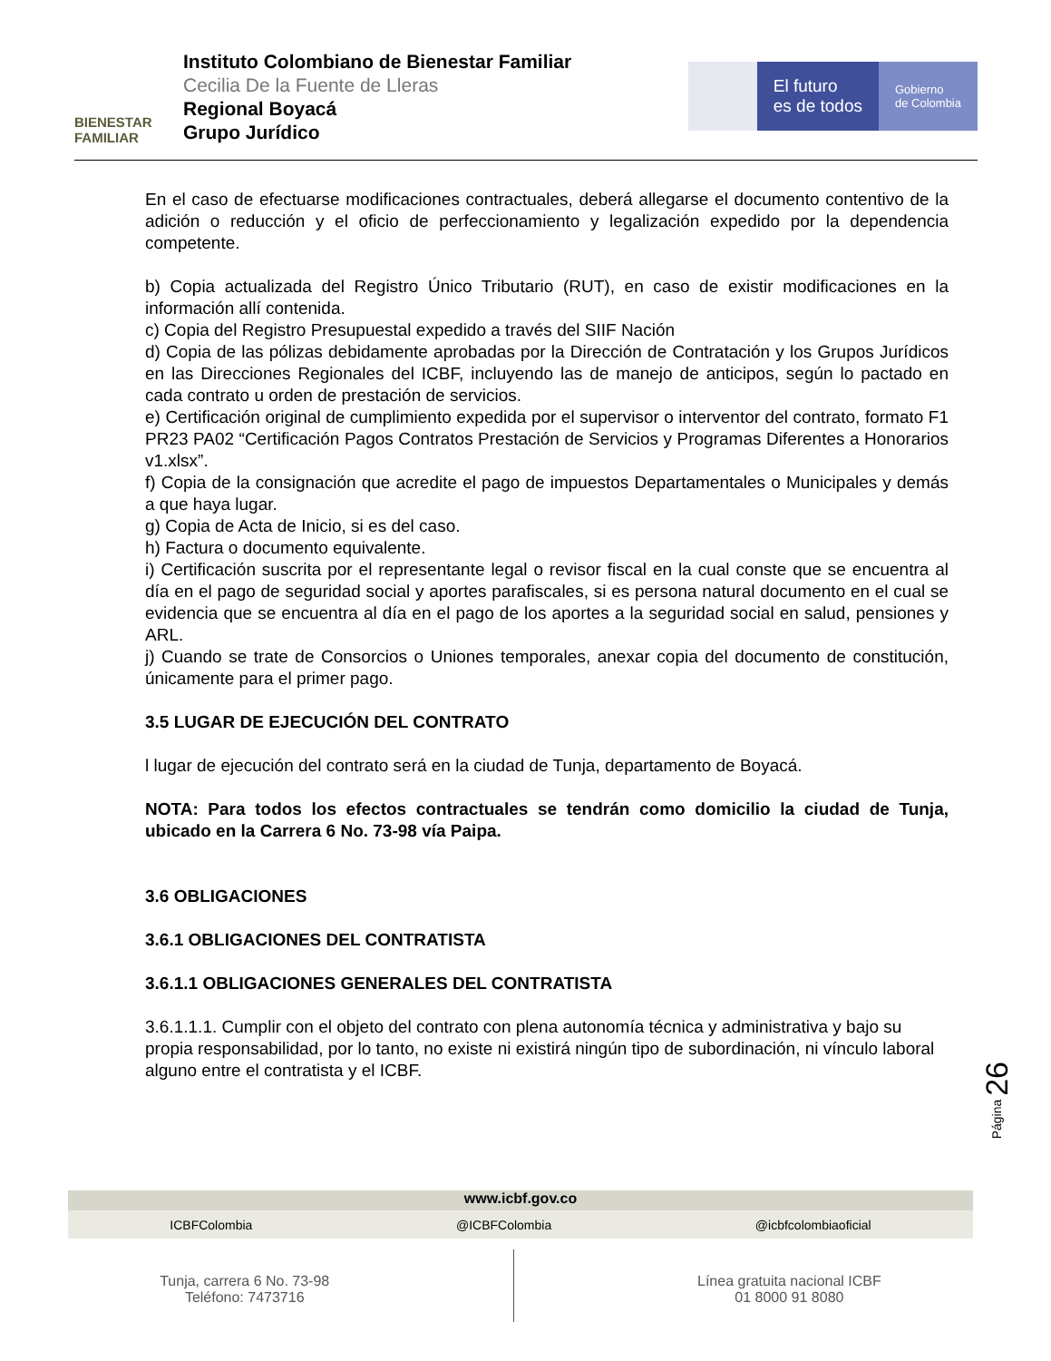BIENESTAR
FAMILIAR
Instituto Colombiano de Bienestar Familiar
Cecilia De la Fuente de Lleras
Regional Boyacá
Grupo Jurídico
El futuro
es de todos
Gobierno
de Colombia
En el caso de efectuarse modificaciones contractuales, deberá allegarse el documento contentivo de la adición o reducción y el oficio de perfeccionamiento y legalización expedido por la dependencia competente.
b) Copia actualizada del Registro Único Tributario (RUT), en caso de existir modificaciones en la información allí contenida.
c) Copia del Registro Presupuestal expedido a través del SIIF Nación
d) Copia de las pólizas debidamente aprobadas por la Dirección de Contratación y los Grupos Jurídicos en las Direcciones Regionales del ICBF, incluyendo las de manejo de anticipos, según lo pactado en cada contrato u orden de prestación de servicios.
e) Certificación original de cumplimiento expedida por el supervisor o interventor del contrato, formato F1 PR23 PA02 “Certificación Pagos Contratos Prestación de Servicios y Programas Diferentes a Honorarios v1.xlsx”.
f) Copia de la consignación que acredite el pago de impuestos Departamentales o Municipales y demás a que haya lugar.
g) Copia de Acta de Inicio, si es del caso.
h) Factura o documento equivalente.
i) Certificación suscrita por el representante legal o revisor fiscal en la cual conste que se encuentra al día en el pago de seguridad social y aportes parafiscales, si es persona natural documento en el cual se evidencia que se encuentra al día en el pago de los aportes a la seguridad social en salud, pensiones y ARL.
j) Cuando se trate de Consorcios o Uniones temporales, anexar copia del documento de constitución, únicamente para el primer pago.
3.5 LUGAR DE EJECUCIÓN DEL CONTRATO
l lugar de ejecución del contrato será en la ciudad de Tunja, departamento de Boyacá.
NOTA: Para todos los efectos contractuales se tendrán como domicilio la ciudad de Tunja, ubicado en la Carrera 6 No. 73-98 vía Paipa.
3.6 OBLIGACIONES
3.6.1 OBLIGACIONES DEL CONTRATISTA
3.6.1.1 OBLIGACIONES GENERALES DEL CONTRATISTA
3.6.1.1.1. Cumplir con el objeto del contrato con plena autonomía técnica y administrativa y bajo su propia responsabilidad, por lo tanto, no existe ni existirá ningún tipo de subordinación, ni vínculo laboral alguno entre el contratista y el ICBF.
Página 26
www.icbf.gov.co
ICBFColombia @ICBFColombia @icbfcolombiaoficial
Tunja, carrera 6 No. 73-98
Teléfono: 7473716
Línea gratuita nacional ICBF
01 8000 91 8080